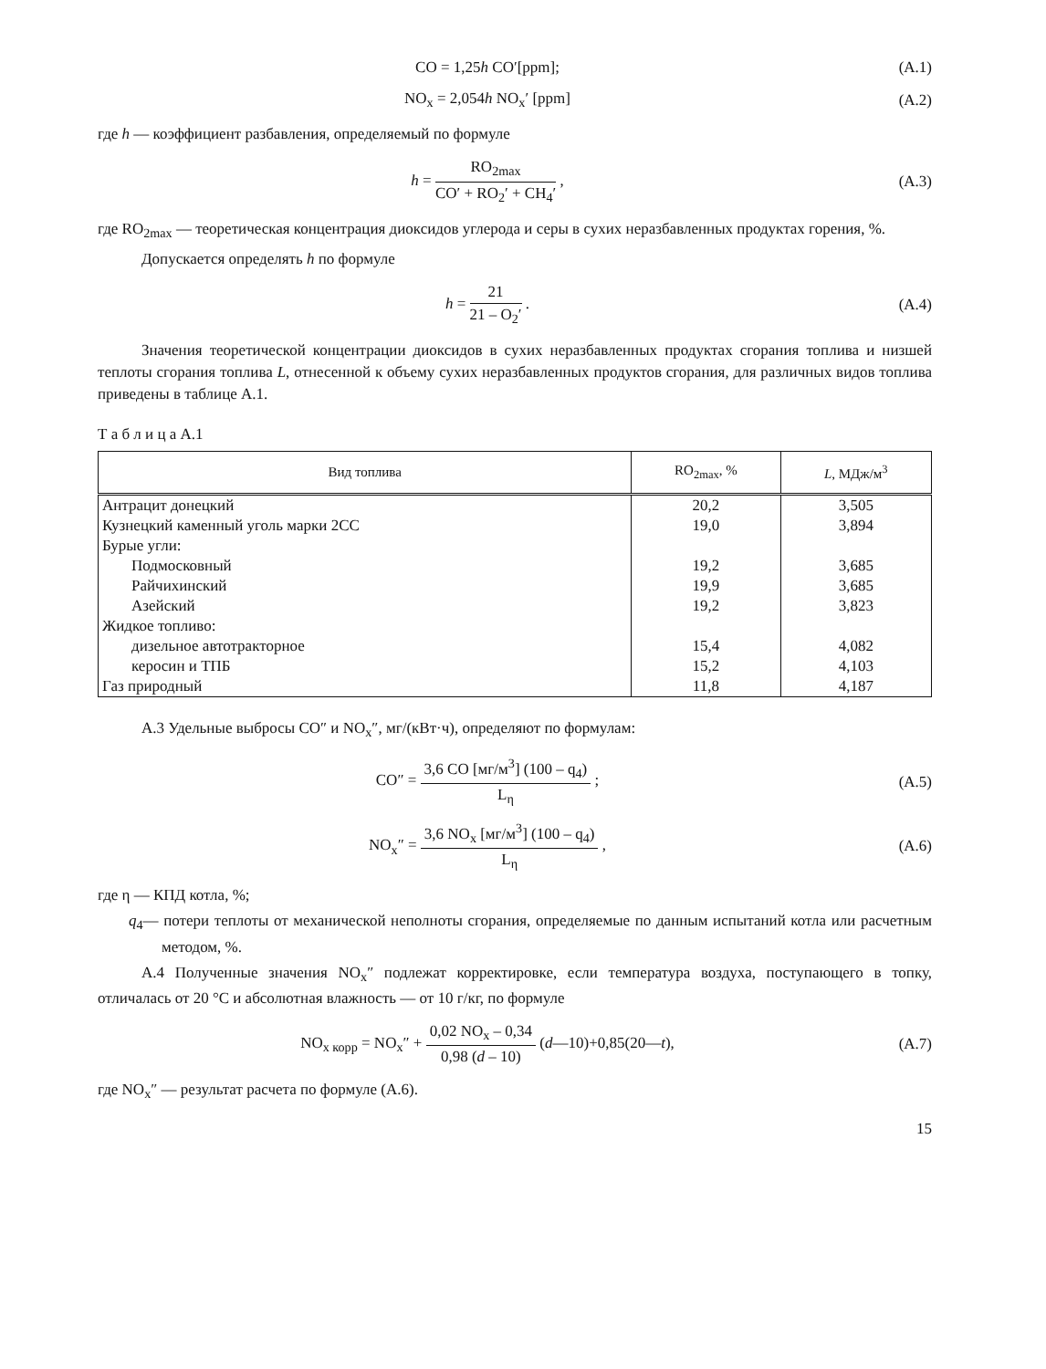CO = 1,25h CO′[ppm]; (А.1)
NO<sub>x</sub> = 2,054h NO<sub>x</sub>′ [ppm] (А.2)
где h — коэффициент разбавления, определяемый по формуле
h = RO<sub>2max</sub> CO′ + RO<sub>2</sub>′ + CH<sub>4</sub>′ , (А.3)
где RO<sub>2max</sub> — теоретическая концентрация диоксидов углерода и серы в сухих неразбавленных продуктах горения, %.
Допускается определять h по формуле
h = 21 21 – O<sub>2</sub>′ . (А.4)
Значения теоретической концентрации диоксидов в сухих неразбавленных продуктах сгорания топлива и низшей теплоты сгорания топлива L, отнесенной к объему сухих неразбавленных продуктов сгорания, для различных видов топлива приведены в таблице А.1.
Т а б л и ц а А.1
| Вид топлива | RO<sub>2max</sub>, % | L , МДж/м<sup>3</sup> |
| --- | --- | --- |
| Антрацит донецкий | 20,2 | 3,505 |
| Кузнецкий каменный уголь марки 2СС | 19,0 | 3,894 |
| Бурые угли: | | |
| Подмосковный | 19,2 | 3,685 |
| Райчихинский | 19,9 | 3,685 |
| Азейский | 19,2 | 3,823 |
| Жидкое топливо: | | |
| дизельное автотракторное | 15,4 | 4,082 |
| керосин и ТПБ | 15,2 | 4,103 |
| Газ природный | 11,8 | 4,187 |
А.3 Удельные выбросы CO″ и NO<sub>x</sub>″, мг/(кВт·ч), определяют по формулам:
CO″ = 3,6 CO [мг/м<sup>3</sup>] (100 – q<sub>4</sub>) L<sub>η</sub> ;
(А.5)
NO<sub>x</sub>″ = 3,6 NO<sub>x</sub> [мг/м<sup>3</sup>] (100 – q<sub>4</sub>) L<sub>η</sub> ,
(А.6)
где η — КПД котла, %;
q<sub>4</sub>— потери теплоты от механической неполноты сгорания, определяемые по данным испытаний котла или расчетным методом, %.
А.4 Полученные значения NO<sub>x</sub>″ подлежат корректировке, если температура воздуха, поступающего в топку, отличалась от 20 °С и абсолютная влажность — от 10 г/кг, по формуле
NO<sub>x корр</sub> = NO<sub>x</sub>″ + 0,02 NO<sub>x</sub> – 0,34 0,98 (d – 10) (d—10)+0,85(20—t),
(А.7)
где NO<sub>x</sub>″ — результат расчета по формуле (А.6).
15